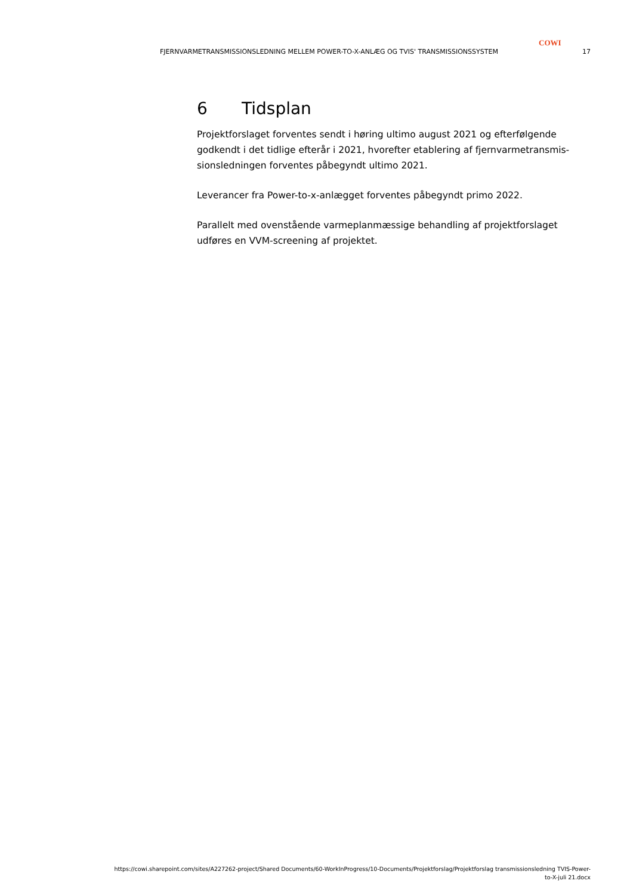COWI
FJERNVARMETRANSMISSIONSLEDNING MELLEM POWER-TO-X-ANLÆG OG TVIS' TRANSMISSIONSSYSTEM 17
6 Tidsplan
Projektforslaget forventes sendt i høring ultimo august 2021 og efterfølgende godkendt i det tidlige efterår i 2021, hvorefter etablering af fjernvarmetransmis-sionsledningen forventes påbegyndt ultimo 2021.
Leverancer fra Power-to-x-anlægget forventes påbegyndt primo 2022.
Parallelt med ovenstående varmeplanmæssige behandling af projektforslaget udføres en VVM-screening af projektet.
https://cowi.sharepoint.com/sites/A227262-project/Shared Documents/60-WorkInProgress/10-Documents/Projektforslag/Projektforslag transmissionsledning TVIS-Power-
to-X-juli 21.docx